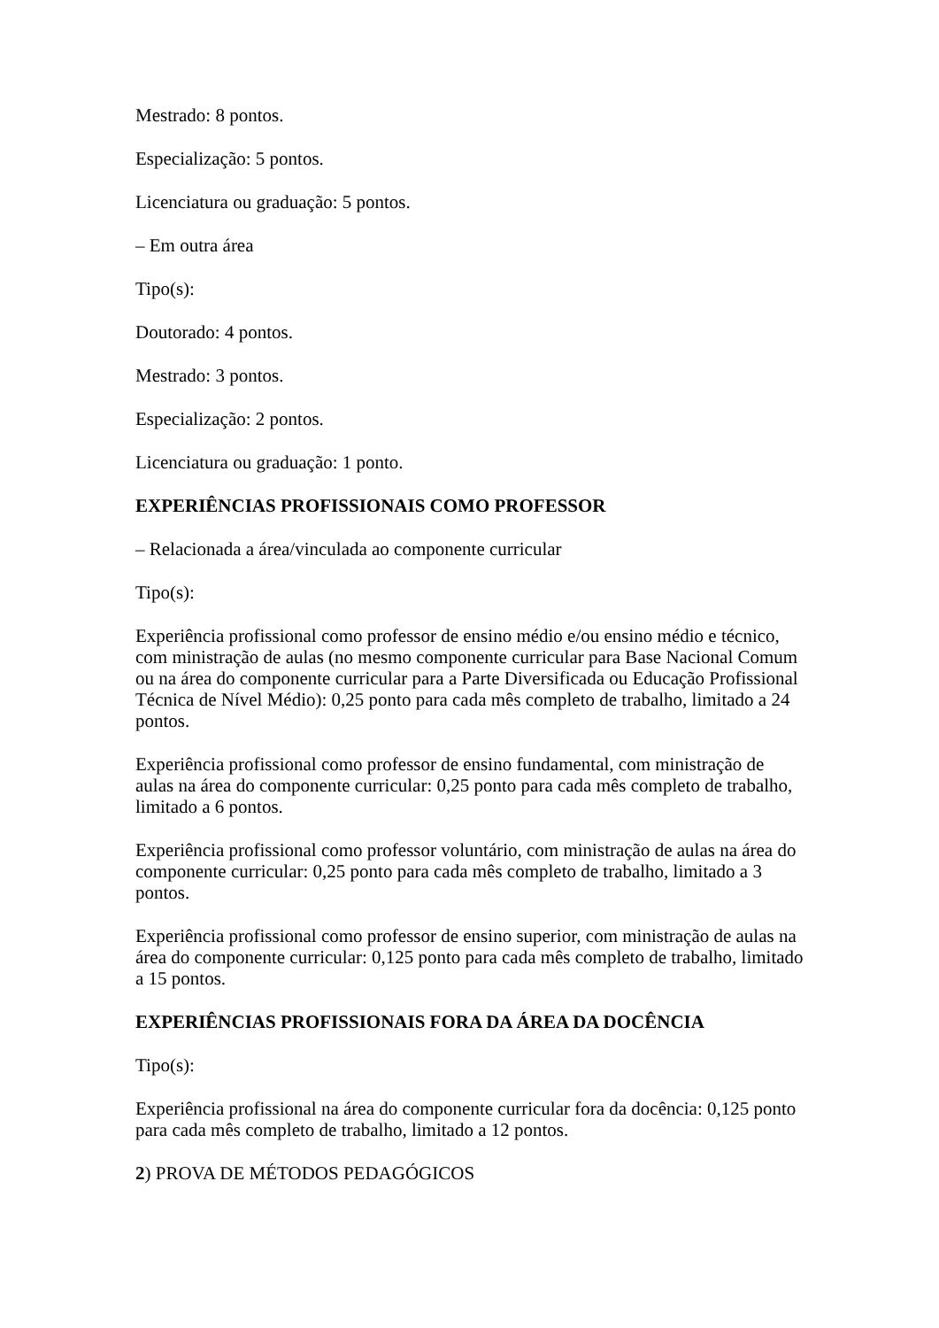Mestrado: 8 pontos.
Especialização: 5 pontos.
Licenciatura ou graduação: 5 pontos.
– Em outra área
Tipo(s):
Doutorado: 4 pontos.
Mestrado: 3 pontos.
Especialização: 2 pontos.
Licenciatura ou graduação: 1 ponto.
EXPERIÊNCIAS PROFISSIONAIS COMO PROFESSOR
– Relacionada a área/vinculada ao componente curricular
Tipo(s):
Experiência profissional como professor de ensino médio e/ou ensino médio e técnico, com ministração de aulas (no mesmo componente curricular para Base Nacional Comum ou na área do componente curricular para a Parte Diversificada ou Educação Profissional Técnica de Nível Médio): 0,25 ponto para cada mês completo de trabalho, limitado a 24 pontos.
Experiência profissional como professor de ensino fundamental, com ministração de aulas na área do componente curricular: 0,25 ponto para cada mês completo de trabalho, limitado a 6 pontos.
Experiência profissional como professor voluntário, com ministração de aulas na área do componente curricular: 0,25 ponto para cada mês completo de trabalho, limitado a 3 pontos.
Experiência profissional como professor de ensino superior, com ministração de aulas na área do componente curricular: 0,125 ponto para cada mês completo de trabalho, limitado a 15 pontos.
EXPERIÊNCIAS PROFISSIONAIS FORA DA ÁREA DA DOCÊNCIA
Tipo(s):
Experiência profissional na área do componente curricular fora da docência: 0,125 ponto para cada mês completo de trabalho, limitado a 12 pontos.
2) PROVA DE MÉTODOS PEDAGÓGICOS